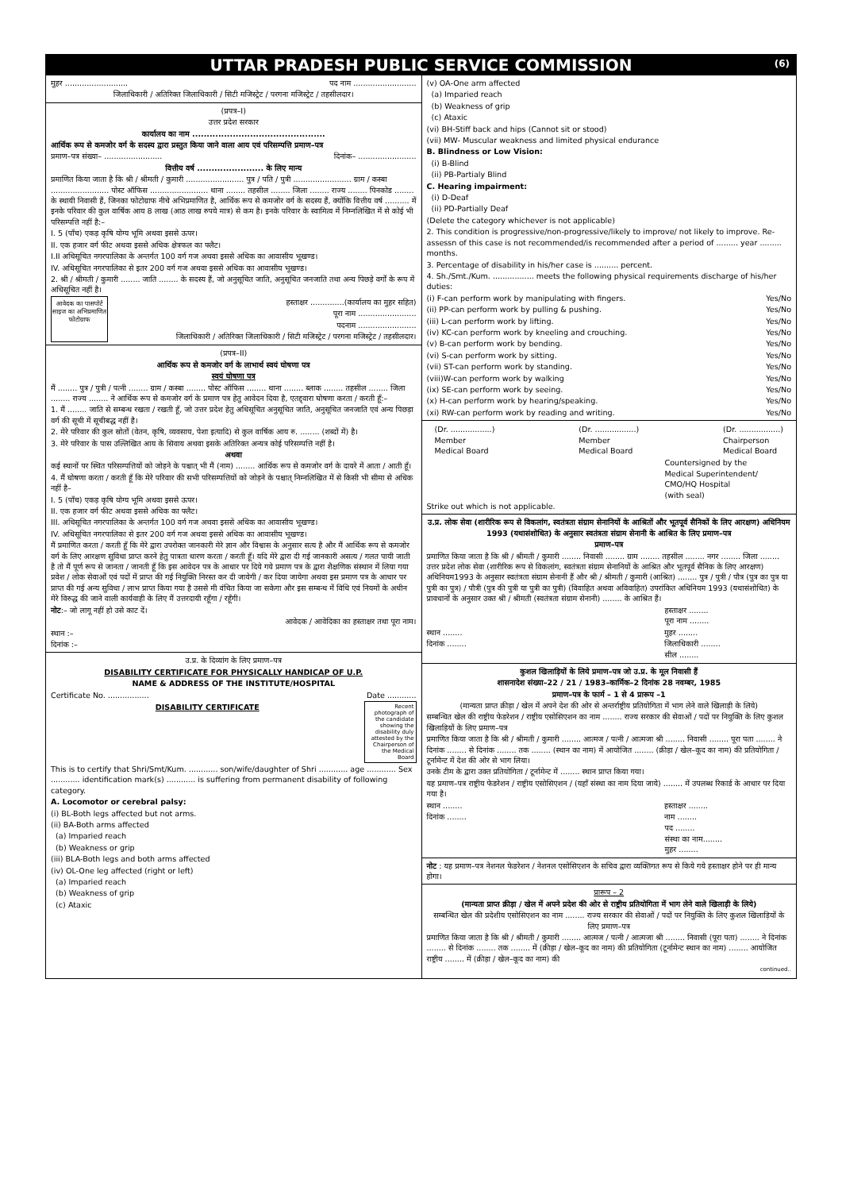UTTAR PRADESH PUBLIC SERVICE COMMISSION (6)
मुहर .......................... पद नाम ..........................
जिलाधिकारी / अतिरिक्त जिलाधिकारी / सिटी मजिस्ट्रेट / परगना मजिस्ट्रेट / तहसीलदार।
(प्रपत्र–I)
उत्तर प्रदेश सरकार
कार्यालय का नाम ..............................................
आर्थिक रूप से कमजोर वर्ग के सदस्य द्वारा प्रस्तुत किया जाने वाला आय एवं परिसम्पत्ति प्रमाण–पत्र
प्रमाण–पत्र संख्या– ........................ दिनांक– ........................
वित्तीय वर्ष ....................... के लिए मान्य
प्रमाणित किया जाता है कि श्री / श्रीमती / कुमारी ........................ पुत्र / पति / पुत्री ........................ ग्राम / कस्बा ........................ पोस्ट ऑफिस ........................ थाना ........ तहसील ........ जिला ........ राज्य ........ पिनकोड ........ के स्थायी निवासी हैं, जिनका फोटोग्राफ नीचे अभिप्रमाणित है, आर्थिक रूप से कमजोर वर्ग के सदस्य हैं, क्योंकि वित्तीय वर्ष .......... में इनके परिवार की कुल वार्षिक आय 8 लाख (आठ लाख रुपये मात्र) से कम है। इनके परिवार के स्वामित्व में निम्नलिखित में से कोई भी परिसम्पत्ति नहीं है:–
I. 5 (पाँच) एकड़ कृषि योग्य भूमि अथवा इससे ऊपर।
II. एक हजार वर्ग फीट अथवा इससे अधिक क्षेत्रफल का फ्लैट।
I.II अधिसूचित नगरपालिका के अन्तर्गत 100 वर्ग गज अथवा इससे अधिक का आवासीय भूखण्ड।
IV. अधिसूचित नगरपालिका से इतर 200 वर्ग गज अथवा इससे अधिक का आवासीय भूखण्ड।
2. श्री / श्रीमती / कुमारी ........ जाति ........ के सदस्य हैं, जो अनुसूचित जाति, अनुसूचित जनजाति तथा अन्य पिछड़े वर्गों के रूप में अधिसूचित नहीं है।
आवेदक का पासपोर्ट साइज का अभिप्रमाणित फोटोग्राफ
हस्ताक्षर ..............(कार्यालय का मुहर सहित)
पूरा नाम ........................
पदनाम ........................
जिलाधिकारी / अतिरिक्त जिलाधिकारी / सिटी मजिस्ट्रेट / परगना मजिस्ट्रेट / तहसीलदार।
(प्रपत्र–II)
आर्थिक रूप से कमजोर वर्ग के लाभार्थ स्वयं घोषणा पत्र
स्वयं घोषणा पत्र
मैं ........ पुत्र / पुत्री / पत्नी ........ ग्राम / कस्बा ........ पोस्ट ऑफिस ........ थाना ........ ब्लाक ........ तहसील ........ जिला ........ राज्य ........ ने आर्थिक रूप से कमजोर वर्ग के प्रमाण पत्र हेतु आवेदन दिया है, एतद्द्वारा घोषणा करता / करती हूँ:–
1. मैं ........ जाति से सम्बन्ध रखता / रखती हूँ, जो उत्तर प्रदेश हेतु अधिसूचित अनुसूचित जाति, अनुसूचित जनजाति एवं अन्य पिछड़ा वर्ग की सूची में सूचीबद्ध नहीं है।
2. मेरे परिवार की कुल स्रोतों (वेतन, कृषि, व्यवसाय, पेशा इत्यादि) से कुल वार्षिक आय रु. ........ (शब्दों में) है।
3. मेरे परिवार के पास उल्लिखित आय के सिवाय अथवा इसके अतिरिक्त अन्यत्र कोई परिसम्पत्ति नहीं है।
अथवा
कई स्थानों पर स्थित परिसम्पत्तियों को जोड़ने के पश्चात् भी मैं (नाम) ........ आर्थिक रूप से कमजोर वर्ग के दायरे में आता / आती हूँ।
4. मैं घोषणा करता / करती हूँ कि मेरे परिवार की सभी परिसम्पत्तियों को जोड़ने के पश्चात् निम्नलिखित में से किसी भी सीमा से अधिक नहीं है–
I. 5 (पाँच) एकड़ कृषि योग्य भूमि अथवा इससे ऊपर।
II. एक हजार वर्ग फीट अथवा इससे अधिक का फ्लैट।
III. अधिसूचित नगरपालिका के अन्तर्गत 100 वर्ग गज अथवा इससे अधिक का आवासीय भूखण्ड।
IV. अधिसूचित नगरपालिका से इतर 200 वर्ग गज अथवा इससे अधिक का आवासीय भूखण्ड।
मैं प्रमाणित करता / करती हूँ कि मेरे द्वारा उपरोक्त जानकारी मेरे ज्ञान और विश्वास के अनुसार सत्य है और मैं आर्थिक रूप से कमजोर वर्ग के लिए आरक्षण सुविधा प्राप्त करने हेतु पात्रता धारण करता / करती हूँ। यदि मेरे द्वारा दी गई जानकारी असत्य / गलत पायी जाती है तो मैं पूर्ण रूप से जानता / जानती हूँ कि इस आवेदन पत्र के आधार पर दिये गये प्रमाण पत्र के द्वारा शैक्षणिक संस्थान में लिया गया प्रवेश / लोक सेवाओं एवं पदों में प्राप्त की गई नियुक्ति निरस्त कर दी जायेगी / कर दिया जायेगा अथवा इस प्रमाण पत्र के आधार पर प्राप्त की गई अन्य सुविधा / लाभ प्राप्त किया गया है उससे मी वंचित किया जा सकेगा और इस सम्बन्ध में विधि एवं नियमों के अधीन मेरे विरुद्ध की जाने वाली कार्यवाही के लिए मैं उत्तरदायी रहूँगा / रहूँगी।
नोट:– जो लागू नहीं हो उसे काट दें।
आवेदक / आवेदिका का हस्ताक्षर तथा पूरा नाम।
स्थान :–
दिनांक :–
उ.प्र. के दिव्यांग के लिए प्रमाण–पत्र
DISABILITY CERTIFICATE FOR PHYSICALLY HANDICAP OF U.P.
NAME & ADDRESS OF THE INSTITUTE/HOSPITAL
Certificate No. ................. Date ............
DISABILITY CERTIFICATE
Recent photograph of the candidate showing the disability duly attested by the Chairperson of the Medical Board
This is to certify that Shri/Smt/Kum. ............ son/wife/daughter of Shri ............ age ............ Sex ............ identification mark(s) ............ is suffering from permanent disability of following category.
A. Locomotor or cerebral palsy:
(i) BL-Both legs affected but not arms.
(ii) BA-Both arms affected
(a) Imparied reach
(b) Weakness or grip
(iii) BLA-Both legs and both arms affected
(iv) OL-One leg affected (right or left)
(a) Imparied reach
(b) Weakness of grip
(c) Ataxic
(v) OA-One arm affected
(a) Imparied reach
(b) Weakness of grip
(c) Ataxic
(vi) BH-Stiff back and hips (Cannot sit or stood)
(vii) MW- Muscular weakness and limited physical endurance
B. Blindness or Low Vision:
(i) B-Blind
(ii) PB-Partialy Blind
C. Hearing impairment:
(i) D-Deaf
(ii) PD-Partially Deaf
(Delete the category whichever is not applicable)
2. This condition is progressive/non-progressive/likely to improve/ not likely to improve. Re-assessn of this case is not recommended/is recommended after a period of ......... year ......... months.
3. Percentage of disability in his/her case is .......... percent.
4. Sh./Smt./Kum. ................. meets the following physical requirements discharge of his/her duties:
(i) F-can perform work by manipulating with fingers. Yes/No
(ii) PP-can perform work by pulling & pushing. Yes/No
(iii) L-can perform work by lifting. Yes/No
(iv) KC-can perform work by kneeling and crouching. Yes/No
(v) B-can perform work by bending. Yes/No
(vi) S-can perform work by sitting. Yes/No
(vii) ST-can perform work by standing. Yes/No
(viii)W-can perform work by walking Yes/No
(ix) SE-can perform work by seeing. Yes/No
(x) H-can perform work by hearing/speaking. Yes/No
(xi) RW-can perform work by reading and writing. Yes/No
(Dr. .................)
Member
Medical Board
(Dr. .................)
Member
Medical Board
(Dr. .................)
Chairperson
Medical Board
Countersigned by the
Medical Superintendent/
CMO/HQ Hospital
(with seal)
Strike out which is not applicable.
उ.प्र. लोक सेवा (शारीरिक रूप से विकलांग, स्वतंत्रता संग्राम सेनानियों के आश्रितों और भूतपूर्व सैनिकों के लिए आरक्षण) अधिनियम 1993 (यथासंशोधित) के अनुसार स्वतंत्रता संग्राम सेनानी के आश्रित के लिए प्रमाण–पत्र
प्रमाण–पत्र
प्रमाणित किया जाता है कि श्री / श्रीमती / कुमारी ........ निवासी ........ ग्राम ........ तहसील ........ नगर ........ जिला ........ उत्तर प्रदेश लोक सेवा (शारीरिक रूप से विकलांग, स्वतंत्रता संग्राम सेनानियों के आश्रित और भूतपूर्व सैनिक के लिए आरक्षण) अधिनियम1993 के अनुसार स्वतंत्रता संग्राम सेनानी हैं और श्री / श्रीमती / कुमारी (आश्रित) ........ पुत्र / पुत्री / पौत्र (पुत्र का पुत्र या पुत्री का पुत्र) / पौत्री (पुत्र की पुत्री या पुत्री का पुत्री) (विवाहित अथवा अविवाहित) उपरांकित अधिनियम 1993 (यथासंशोधित) के प्रावधानों के अनुसार उक्त श्री / श्रीमती (स्वतंत्रता संग्राम सेनानी) ........ के आश्रित हैं।
हस्ताक्षर ........
पूरा नाम ........
स्थान ........ मुहर ........
दिनांक ........ जिलाधिकारी ........
सील ........
कुशल खिलाड़ियों के लिये प्रमाण–पत्र जो उ.प्र. के मूल निवासी हैं
शासनादेश संख्या–22 / 21 / 1983–कार्मिक–2 दिनांक 28 नवम्बर, 1985
प्रमाण–पत्र के फार्म – 1 से 4 प्रारूप –1
(मान्यता प्राप्त क्रीड़ा / खेल में अपने देश की ओर से अन्तर्राष्ट्रीय प्रतियोगिता में भाग लेने वाले खिलाड़ी के लिये)
सम्बन्धित खेल की राष्ट्रीय फेडरेशन / राष्ट्रीय एसोसिएशन का नाम ........ राज्य सरकार की सेवाओं / पदों पर नियुक्ति के लिए कुशल खिलाड़ियों के लिए प्रमाण–पत्र
प्रमाणित किया जाता है कि श्री / श्रीमती / कुमारी ........ आत्मज / पत्नी / आत्मजा श्री ........ निवासी ........ पूरा पता ........ ने दिनांक ........ से दिनांक ........ तक ........ (स्थान का नाम) में आयोजित ........ (क्रीड़ा / खेल–कूद का नाम) की प्रतियोगिता / टूर्नामेन्ट में देश की ओर से भाग लिया।
उनके टीम के द्वारा उक्त प्रतियोगिता / टूर्नामेन्ट में ........ स्थान प्राप्त किया गया।
यह प्रमाण–पत्र राष्ट्रीय फेडरेशन / राष्ट्रीय एसोसिएशन / (यहाँ संस्था का नाम दिया जाये) ........ में उपलब्ध रिकार्ड के आधार पर दिया गया है।
स्थान ........ हस्ताक्षर ........
दिनांक ........ नाम ........
पद ........
संस्था का नाम........
मुहर ........
नोट : यह प्रमाण–पत्र नेशनल फेडरेशन / नेशनल एसोसिएशन के सचिव द्वारा व्यक्तिगत रूप से किये गये हस्ताक्षर होने पर ही मान्य होगा।
प्रारूप – 2
(मान्यता प्राप्त क्रीड़ा / खेल में अपने प्रदेश की ओर से राष्ट्रीय प्रतियोगिता में भाग लेने वाले खिलाड़ी के लिये)
सम्बन्धित खेल की प्रदेशीय एसोसिएशन का नाम ........ राज्य सरकार की सेवाओं / पदों पर नियुक्ति के लिए कुशल खिलाड़ियों के लिए प्रमाण–पत्र
प्रमाणित किया जाता है कि श्री / श्रीमती / कुमारी ........ आत्मज / पत्नी / आत्मजा श्री ........ निवासी (पूरा पता) ........ ने दिनांक ........ से दिनांक ........ तक ........ में (क्रीड़ा / खेल–कूद का नाम) की प्रतियोगिता (टूर्नामेन्ट स्थान का नाम) ........ आयोजित राष्ट्रीय ........ में (क्रीड़ा / खेल–कूद का नाम) की
continued..